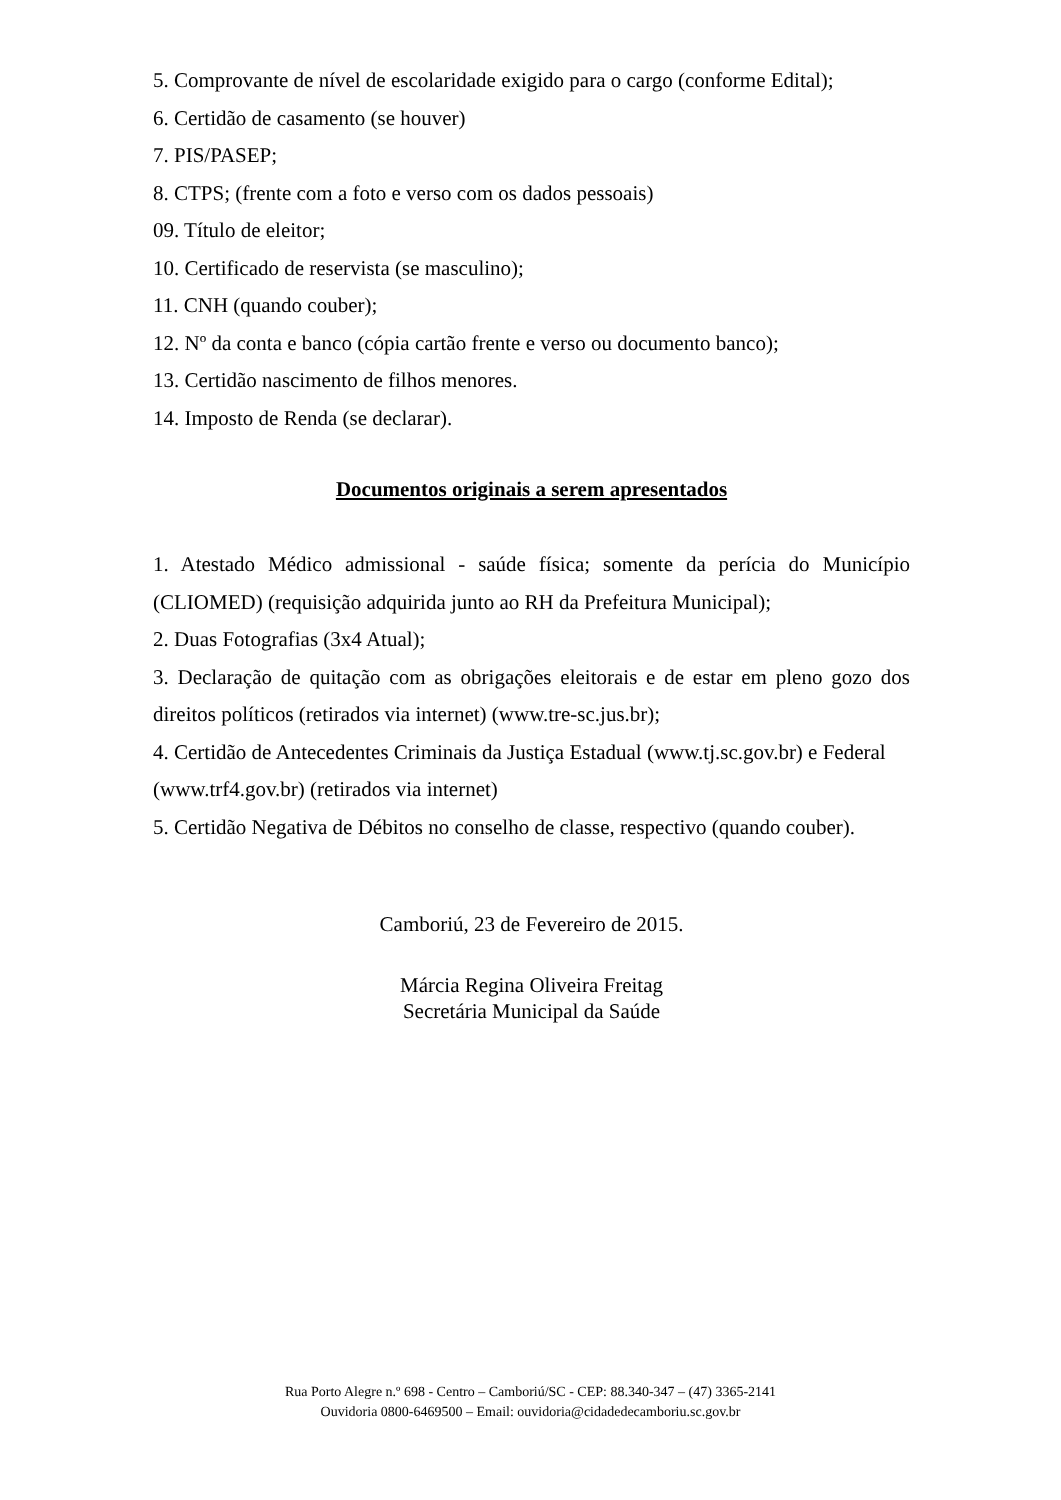5. Comprovante de nível de escolaridade exigido para o cargo (conforme Edital);
6. Certidão de casamento (se houver)
7. PIS/PASEP;
8. CTPS; (frente com a foto e verso com os dados pessoais)
09. Título de eleitor;
10. Certificado de reservista (se masculino);
11. CNH (quando couber);
12. Nº da conta e banco (cópia cartão frente e verso ou documento banco);
13. Certidão nascimento de filhos menores.
14. Imposto de Renda (se declarar).
Documentos originais a serem apresentados
1. Atestado Médico admissional - saúde física; somente da perícia do Município (CLIOMED) (requisição adquirida junto ao RH da Prefeitura Municipal);
2. Duas Fotografias (3x4 Atual);
3. Declaração de quitação com as obrigações eleitorais e de estar em pleno gozo dos direitos políticos (retirados via internet) (www.tre-sc.jus.br);
4. Certidão de Antecedentes Criminais da Justiça Estadual (www.tj.sc.gov.br) e Federal (www.trf4.gov.br) (retirados via internet)
5. Certidão Negativa de Débitos no conselho de classe, respectivo (quando couber).
Camboriú, 23 de Fevereiro de 2015.
Márcia Regina Oliveira Freitag
Secretária Municipal da Saúde
Rua Porto Alegre n.º 698 - Centro – Camboriú/SC - CEP: 88.340-347 – (47) 3365-2141
Ouvidoria 0800-6469500 – Email: ouvidoria@cidadedecamboriu.sc.gov.br